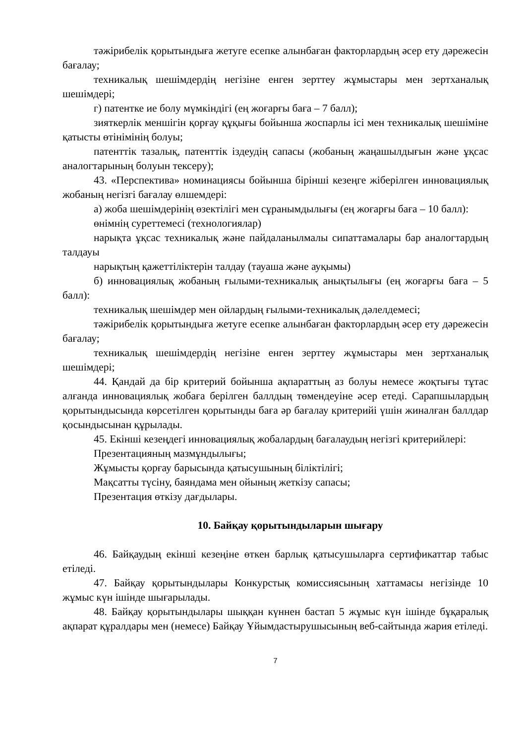тәжірибелік қорытындыға жетуге есепке алынбаған факторлардың әсер ету дәрежесін бағалау;
техникалық шешімдердің негізіне енген зерттеу жұмыстары мен зертханалық шешімдері;
г) патентке ие болу мүмкіндігі (ең жоғарғы баға – 7 балл);
зияткерлік меншігін қорғау құқығы бойынша жоспарлы ісі мен техникалық шешіміне қатысты өтінімінің болуы;
патенттік тазалық, патенттік іздеудің сапасы (жобаның жаңашылдығын және ұқсас аналогтарының болуын тексеру);
43. «Перспектива» номинациясы бойынша бірінші кезеңге жіберілген инновациялық жобаның негізгі бағалау өлшемдері:
а) жоба шешімдерінің өзектілігі мен сұранымдылығы (ең жоғарғы баға – 10 балл):
өнімнің суреттемесі (технологиялар)
нарықта ұқсас техникалық және пайдаланылмалы сипаттамалары бар аналогтардың талдауы
нарықтың қажеттіліктерін талдау (тауаша және ауқымы)
б) инновациялық жобаның ғылыми-техникалық анықтылығы (ең жоғарғы баға – 5 балл):
техникалық шешімдер мен ойлардың ғылыми-техникалық дәлелдемесі;
тәжірибелік қорытындыға жетуге есепке алынбаған факторлардың әсер ету дәрежесін бағалау;
техникалық шешімдердің негізіне енген зерттеу жұмыстары мен зертханалық шешімдері;
44. Қандай да бір критерий бойынша ақпараттың аз болуы немесе жоқтығы тұтас алғанда инновациялық жобаға берілген баллдың төмендеуіне әсер етеді. Сарапшылардың қорытындысында көрсетілген қорытынды баға әр бағалау критерийі үшін жиналған баллдар қосындысынан құрылады.
45. Екінші кезеңдегі инновациялық жобалардың бағалаудың негізгі критерийлері:
Презентацияның мазмұндылығы;
Жұмысты қорғау барысында қатысушының біліктілігі;
Мақсатты түсіну, баяндама мен ойының жеткізу сапасы;
Презентация өткізу дағдылары.
10. Байқау қорытындыларын шығару
46. Байқаудың екінші кезеңіне өткен барлық қатысушыларға сертификаттар табыс етіледі.
47. Байқау қорытындылары Конкурстық комиссиясының хаттамасы негізінде 10 жұмыс күн ішінде шығарылады.
48. Байқау қорытындылары шыққан күннен бастап 5 жұмыс күн ішінде бұқаралық ақпарат құралдары мен (немесе) Байқау Ұйымдастырушысының веб-сайтында жария етіледі.
7